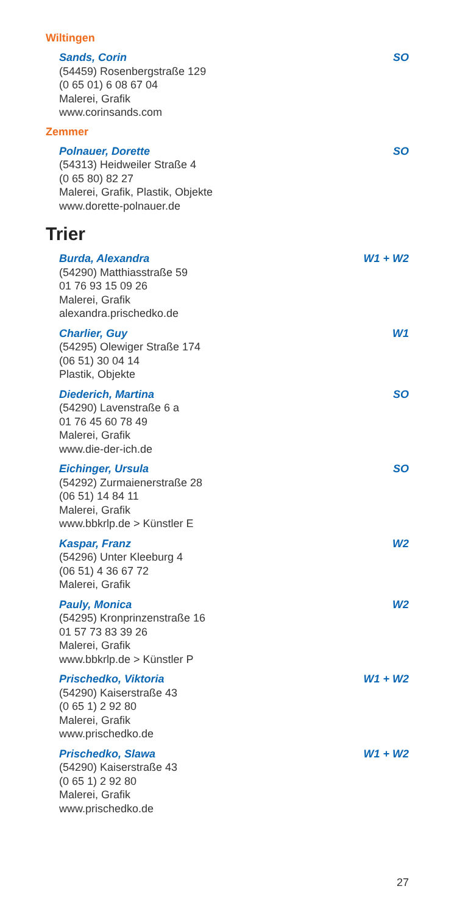Wiltingen
Sands, Corin SO
(54459) Rosenbergstraße 129
(0 65 01) 6 08 67 04
Malerei, Grafik
www.corinsands.com
Zemmer
Polnauer, Dorette SO
(54313) Heidweiler Straße 4
(0 65 80) 82 27
Malerei, Grafik, Plastik, Objekte
www.dorette-polnauer.de
Trier
Burda, Alexandra W1 + W2
(54290) Matthiasstraße 59
01 76 93 15 09 26
Malerei, Grafik
alexandra.prischedko.de
Charlier, Guy W1
(54295) Olewiger Straße 174
(06 51) 30 04 14
Plastik, Objekte
Diederich, Martina SO
(54290) Lavenstraße 6 a
01 76 45 60 78 49
Malerei, Grafik
www.die-der-ich.de
Eichinger, Ursula SO
(54292) Zurmaienerstraße 28
(06 51) 14 84 11
Malerei, Grafik
www.bbkrlp.de > Künstler E
Kaspar, Franz W2
(54296) Unter Kleeburg 4
(06 51) 4 36 67 72
Malerei, Grafik
Pauly, Monica W2
(54295) Kronprinzenstraße 16
01 57 73 83 39 26
Malerei, Grafik
www.bbkrlp.de > Künstler P
Prischedko, Viktoria W1 + W2
(54290) Kaiserstraße 43
(0 65 1) 2 92 80
Malerei, Grafik
www.prischedko.de
Prischedko, Slawa W1 + W2
(54290) Kaiserstraße 43
(0 65 1) 2 92 80
Malerei, Grafik
www.prischedko.de
27